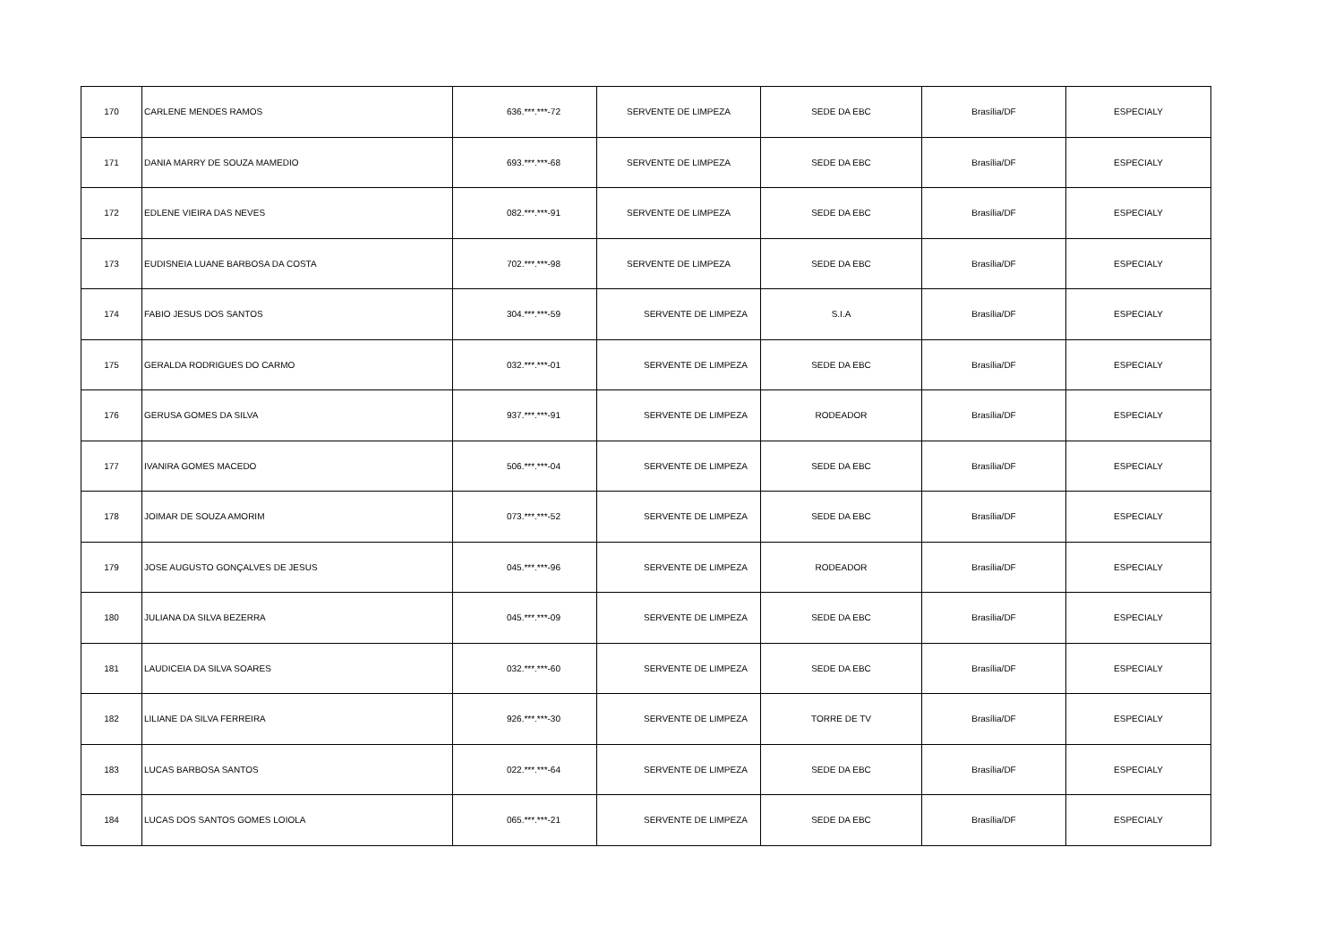| 170 | CARLENE MENDES RAMOS | 636.***.***-72 | SERVENTE DE LIMPEZA | SEDE DA EBC | Brasília/DF | ESPECIALY |
| 171 | DANIA MARRY DE SOUZA MAMEDIO | 693.***.***-68 | SERVENTE DE LIMPEZA | SEDE DA EBC | Brasília/DF | ESPECIALY |
| 172 | EDLENE VIEIRA DAS NEVES | 082.***.***-91 | SERVENTE DE LIMPEZA | SEDE DA EBC | Brasília/DF | ESPECIALY |
| 173 | EUDISNEIA LUANE BARBOSA DA COSTA | 702.***.***-98 | SERVENTE DE LIMPEZA | SEDE DA EBC | Brasília/DF | ESPECIALY |
| 174 | FABIO JESUS DOS SANTOS | 304.***.***-59 | SERVENTE DE LIMPEZA | S.I.A | Brasília/DF | ESPECIALY |
| 175 | GERALDA RODRIGUES DO CARMO | 032.***.***-01 | SERVENTE DE LIMPEZA | SEDE DA EBC | Brasília/DF | ESPECIALY |
| 176 | GERUSA GOMES DA SILVA | 937.***.***-91 | SERVENTE DE LIMPEZA | RODEADOR | Brasília/DF | ESPECIALY |
| 177 | IVANIRA GOMES MACEDO | 506.***.***-04 | SERVENTE DE LIMPEZA | SEDE DA EBC | Brasília/DF | ESPECIALY |
| 178 | JOIMAR DE SOUZA AMORIM | 073.***.***-52 | SERVENTE DE LIMPEZA | SEDE DA EBC | Brasília/DF | ESPECIALY |
| 179 | JOSE AUGUSTO GONÇALVES DE JESUS | 045.***.***-96 | SERVENTE DE LIMPEZA | RODEADOR | Brasília/DF | ESPECIALY |
| 180 | JULIANA DA SILVA BEZERRA | 045.***.***-09 | SERVENTE DE LIMPEZA | SEDE DA EBC | Brasília/DF | ESPECIALY |
| 181 | LAUDICEIA DA SILVA SOARES | 032.***.***-60 | SERVENTE DE LIMPEZA | SEDE DA EBC | Brasília/DF | ESPECIALY |
| 182 | LILIANE DA SILVA FERREIRA | 926.***.***-30 | SERVENTE DE LIMPEZA | TORRE DE TV | Brasília/DF | ESPECIALY |
| 183 | LUCAS BARBOSA SANTOS | 022.***.***-64 | SERVENTE DE LIMPEZA | SEDE DA EBC | Brasília/DF | ESPECIALY |
| 184 | LUCAS DOS SANTOS GOMES LOIOLA | 065.***.***-21 | SERVENTE DE LIMPEZA | SEDE DA EBC | Brasília/DF | ESPECIALY |